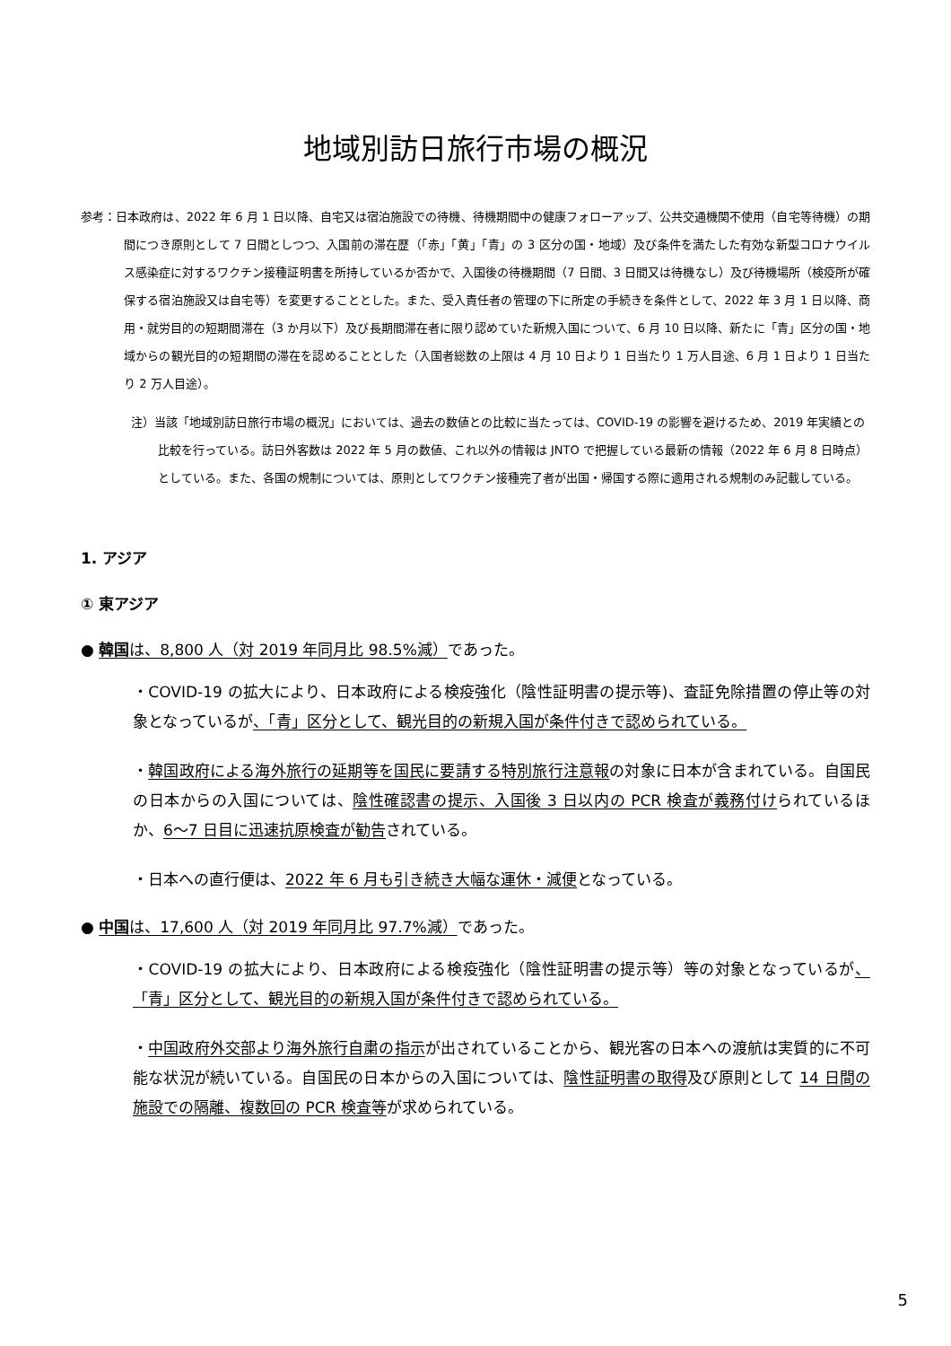地域別訪日旅行市場の概況
参考：日本政府は、2022 年 6 月 1 日以降、自宅又は宿泊施設での待機、待機期間中の健康フォローアップ、公共交通機関不使用（自宅等待機）の期間につき原則として 7 日間としつつ、入国前の滞在歴（「赤」「黄」「青」の 3 区分の国・地域）及び条件を満たした有効な新型コロナウイルス感染症に対するワクチン接種証明書を所持しているか否かで、入国後の待機期間（7 日間、3 日間又は待機なし）及び待機場所（検疫所が確保する宿泊施設又は自宅等）を変更することとした。また、受入責任者の管理の下に所定の手続きを条件として、2022 年 3 月 1 日以降、商用・就労目的の短期間滞在（3 か月以下）及び長期間滞在者に限り認めていた新規入国について、6 月 10 日以降、新たに「青」区分の国・地域からの観光目的の短期間の滞在を認めることとした（入国者総数の上限は 4 月 10 日より 1 日当たり 1 万人目途、6 月 1 日より 1 日当たり 2 万人目途）。
注）当該「地域別訪日旅行市場の概況」においては、過去の数値との比較に当たっては、COVID-19 の影響を避けるため、2019 年実績との比較を行っている。訪日外客数は 2022 年 5 月の数値、これ以外の情報は JNTO で把握している最新の情報（2022 年 6 月 8 日時点）としている。また、各国の規制については、原則としてワクチン接種完了者が出国・帰国する際に適用される規制のみ記載している。
1. アジア
① 東アジア
● 韓国は、8,800 人（対 2019 年同月比 98.5%減）であった。
・COVID-19 の拡大により、日本政府による検疫強化（陰性証明書の提示等)、査証免除措置の停止等の対象となっているが、「青」区分として、観光目的の新規入国が条件付きで認められている。
・韓国政府による海外旅行の延期等を国民に要請する特別旅行注意報の対象に日本が含まれている。自国民の日本からの入国については、陰性確認書の提示、入国後 3 日以内の PCR 検査が義務付けられているほか、6～7 日目に迅速抗原検査が勧告されている。
・日本への直行便は、2022 年 6 月も引き続き大幅な運休・減便となっている。
● 中国は、17,600 人（対 2019 年同月比 97.7%減）であった。
・COVID-19 の拡大により、日本政府による検疫強化（陰性証明書の提示等）等の対象となっているが、「青」区分として、観光目的の新規入国が条件付きで認められている。
・中国政府外交部より海外旅行自粛の指示が出されていることから、観光客の日本への渡航は実質的に不可能な状況が続いている。自国民の日本からの入国については、陰性証明書の取得及び原則として 14 日間の施設での隔離、複数回の PCR 検査等が求められている。
5